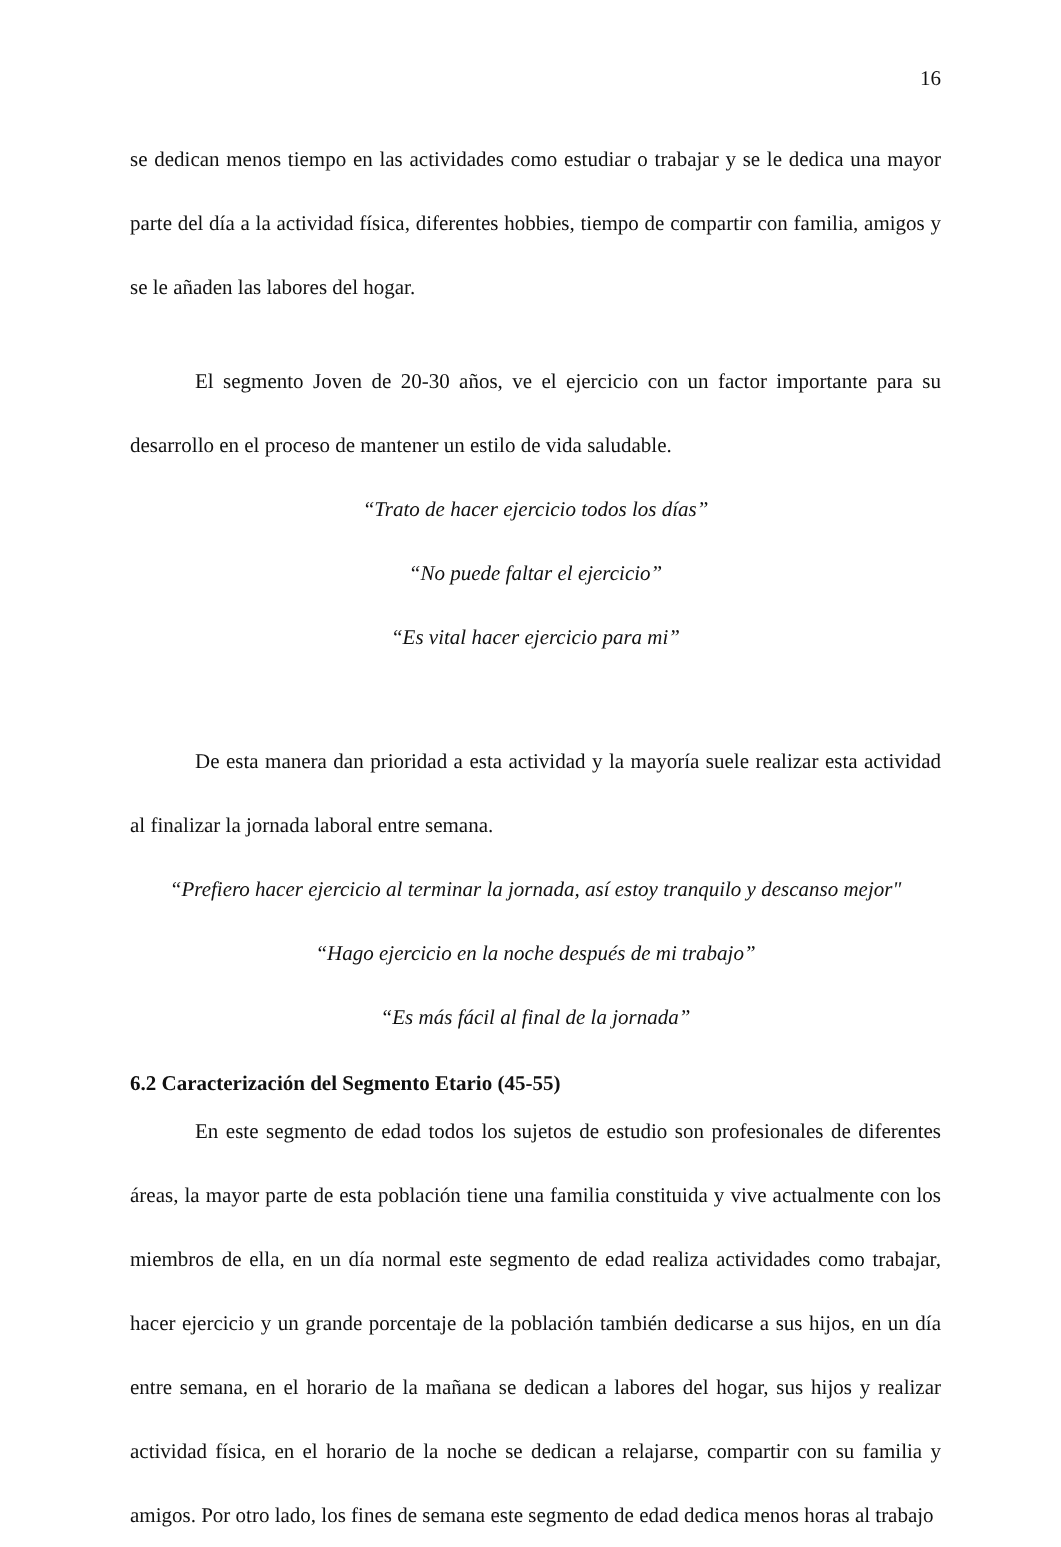16
se dedican menos tiempo en las actividades como estudiar o trabajar y se le dedica una mayor parte del día a la actividad física, diferentes hobbies, tiempo de compartir con familia, amigos y se le añaden las labores del hogar.
El segmento Joven de 20-30 años, ve el ejercicio con un factor importante para su desarrollo en el proceso de mantener un estilo de vida saludable.
“Trato de hacer ejercicio todos los días”
“No puede faltar el ejercicio”
“Es vital hacer ejercicio para mi”
De esta manera dan prioridad a esta actividad y la mayoría suele realizar esta actividad al finalizar la jornada laboral entre semana.
“Prefiero hacer ejercicio al terminar la jornada, así estoy tranquilo y descanso mejor"
“Hago ejercicio en la noche después de mi trabajo”
“Es más fácil al final de la jornada”
6.2 Caracterización del Segmento Etario (45-55)
En este segmento de edad todos los sujetos de estudio son profesionales de diferentes áreas, la mayor parte de esta población tiene una familia constituida y vive actualmente con los miembros de ella, en un día normal este segmento de edad realiza actividades como trabajar, hacer ejercicio y un grande porcentaje de la población también dedicarse a sus hijos, en un día entre semana, en el horario de la mañana se dedican a labores del hogar, sus hijos y realizar actividad física, en el horario de la noche se dedican a relajarse, compartir con su familia y amigos. Por otro lado, los fines de semana este segmento de edad dedica menos horas al trabajo